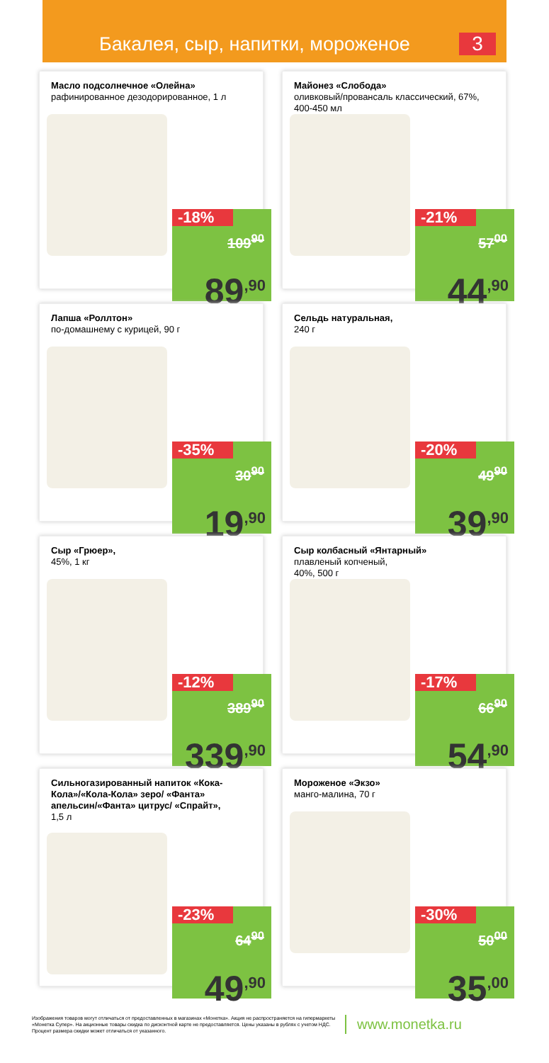Бакалея, сыр, напитки, мороженое
3
Масло подсолнечное «Олейна»
рафинированное дезодорированное, 1 л
-18%
109<sup>90</sup>
89<sup>,90</sup>
Майонез «Слобода»
оливковый/провансаль классический, 67%, 400-450 мл
-21%
57<sup>00</sup>
44<sup>,90</sup>
Лапша «Роллтон»
по-домашнему с курицей, 90 г
-35%
30<sup>90</sup>
19<sup>,90</sup>
Сельдь натуральная,
240 г
-20%
49<sup>90</sup>
39<sup>,90</sup>
Сыр «Грюер»,
45%, 1 кг
-12%
389<sup>90</sup>
339<sup>,90</sup>
Сыр колбасный «Янтарный»
плавленый копченый,
40%, 500 г
-17%
66<sup>90</sup>
54<sup>,90</sup>
Сильногазированный напиток «Кока-Кола»/«Кола-Кола» зеро/ «Фанта» апельсин/«Фанта» цитрус/ «Спрайт»,
1,5 л
-23%
64<sup>90</sup>
49<sup>,90</sup>
Мороженое «Экзо»
манго-малина, 70 г
-30%
50<sup>00</sup>
35<sup>,00</sup>
Изображения товаров могут отличаться от предоставленных в магазинах «Монетка». Акция не распространяется на гипермаркеты «Монетка Супер». На акционные товары скидка по дисконтной карте не предоставляется. Цены указаны в рублях с учетом НДС. Процент размера скидки может отличаться от указанного.
www.monetka.ru